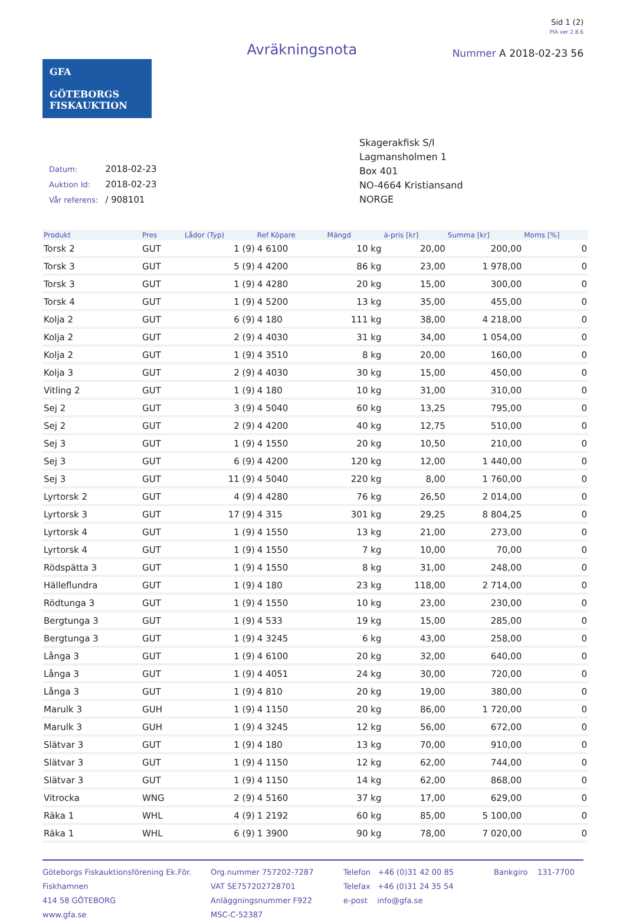Sid 1 (2)
PIA ver 2.8.6
GFA
GÖTEBORGS
FISKAUKTION
Avräkningsnota
Nummer A 2018-02-23 56
| Datum: | 2018-02-23 |
| Auktion Id: | 2018-02-23 |
| Vår referens: | / 908101 |
Skagerakfisk S/l
Lagmansholmen 1
Box 401
NO-4664 Kristiansand
NORGE
| Produkt | Pres | Lådor (Typ) | Ref Köpare | Mängd | à-pris [kr] | Summa [kr] | Moms [%] |
| --- | --- | --- | --- | --- | --- | --- | --- |
| Torsk 2 | GUT | 1 (9) | 4 6100 | 10 kg | 20,00 | 200,00 | 0 |
| Torsk 3 | GUT | 5 (9) | 4 4200 | 86 kg | 23,00 | 1 978,00 | 0 |
| Torsk 3 | GUT | 1 (9) | 4 4280 | 20 kg | 15,00 | 300,00 | 0 |
| Torsk 4 | GUT | 1 (9) | 4 5200 | 13 kg | 35,00 | 455,00 | 0 |
| Kolja 2 | GUT | 6 (9) | 4 180 | 111 kg | 38,00 | 4 218,00 | 0 |
| Kolja 2 | GUT | 2 (9) | 4 4030 | 31 kg | 34,00 | 1 054,00 | 0 |
| Kolja 2 | GUT | 1 (9) | 4 3510 | 8 kg | 20,00 | 160,00 | 0 |
| Kolja 3 | GUT | 2 (9) | 4 4030 | 30 kg | 15,00 | 450,00 | 0 |
| Vitling 2 | GUT | 1 (9) | 4 180 | 10 kg | 31,00 | 310,00 | 0 |
| Sej 2 | GUT | 3 (9) | 4 5040 | 60 kg | 13,25 | 795,00 | 0 |
| Sej 2 | GUT | 2 (9) | 4 4200 | 40 kg | 12,75 | 510,00 | 0 |
| Sej 3 | GUT | 1 (9) | 4 1550 | 20 kg | 10,50 | 210,00 | 0 |
| Sej 3 | GUT | 6 (9) | 4 4200 | 120 kg | 12,00 | 1 440,00 | 0 |
| Sej 3 | GUT | 11 (9) | 4 5040 | 220 kg | 8,00 | 1 760,00 | 0 |
| Lyrtorsk 2 | GUT | 4 (9) | 4 4280 | 76 kg | 26,50 | 2 014,00 | 0 |
| Lyrtorsk 3 | GUT | 17 (9) | 4 315 | 301 kg | 29,25 | 8 804,25 | 0 |
| Lyrtorsk 4 | GUT | 1 (9) | 4 1550 | 13 kg | 21,00 | 273,00 | 0 |
| Lyrtorsk 4 | GUT | 1 (9) | 4 1550 | 7 kg | 10,00 | 70,00 | 0 |
| Rödspätta 3 | GUT | 1 (9) | 4 1550 | 8 kg | 31,00 | 248,00 | 0 |
| Hälleflundra | GUT | 1 (9) | 4 180 | 23 kg | 118,00 | 2 714,00 | 0 |
| Rödtunga 3 | GUT | 1 (9) | 4 1550 | 10 kg | 23,00 | 230,00 | 0 |
| Bergtunga 3 | GUT | 1 (9) | 4 533 | 19 kg | 15,00 | 285,00 | 0 |
| Bergtunga 3 | GUT | 1 (9) | 4 3245 | 6 kg | 43,00 | 258,00 | 0 |
| Långa 3 | GUT | 1 (9) | 4 6100 | 20 kg | 32,00 | 640,00 | 0 |
| Långa 3 | GUT | 1 (9) | 4 4051 | 24 kg | 30,00 | 720,00 | 0 |
| Långa 3 | GUT | 1 (9) | 4 810 | 20 kg | 19,00 | 380,00 | 0 |
| Marulk 3 | GUH | 1 (9) | 4 1150 | 20 kg | 86,00 | 1 720,00 | 0 |
| Marulk 3 | GUH | 1 (9) | 4 3245 | 12 kg | 56,00 | 672,00 | 0 |
| Slätvar 3 | GUT | 1 (9) | 4 180 | 13 kg | 70,00 | 910,00 | 0 |
| Slätvar 3 | GUT | 1 (9) | 4 1150 | 12 kg | 62,00 | 744,00 | 0 |
| Slätvar 3 | GUT | 1 (9) | 4 1150 | 14 kg | 62,00 | 868,00 | 0 |
| Vitrocka | WNG | 2 (9) | 4 5160 | 37 kg | 17,00 | 629,00 | 0 |
| Räka 1 | WHL | 4 (9) | 1 2192 | 60 kg | 85,00 | 5 100,00 | 0 |
| Räka 1 | WHL | 6 (9) | 1 3900 | 90 kg | 78,00 | 7 020,00 | 0 |
Göteborgs Fiskauktionsförening Ek.För.
Fiskhamnen
414 58 GÖTEBORG
www.gfa.se
Org.nummer 757202-7287
VAT SE757202728701
Anläggningsnummer F922
MSC-C-52387
Telefon +46 (0)31 42 00 85
Telefax +46 (0)31 24 35 54
e-post info@gfa.se
Bankgiro 131-7700